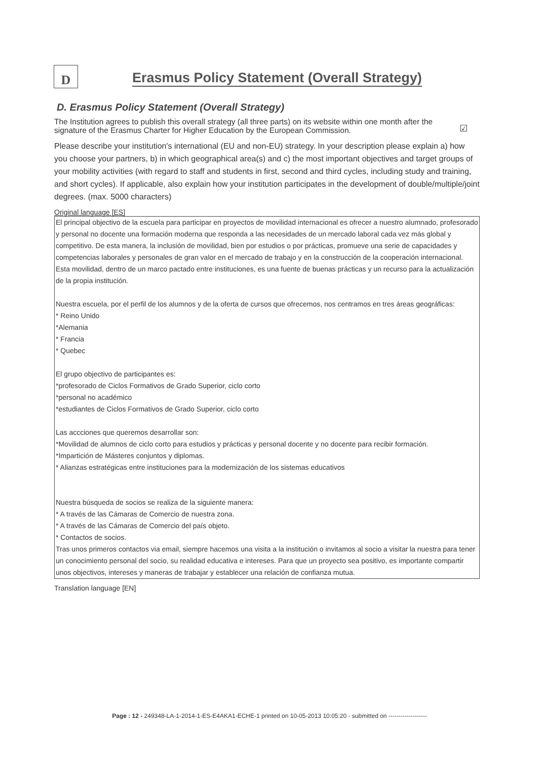D
Erasmus Policy Statement (Overall Strategy)
D. Erasmus Policy Statement (Overall Strategy)
The Institution agrees to publish this overall strategy (all three parts) on its website within one month after the signature of the Erasmus Charter for Higher Education by the European Commission.
☑
Please describe your institution's international (EU and non-EU) strategy. In your description please explain a) how you choose your partners, b) in which geographical area(s) and c) the most important objectives and target groups of your mobility activities (with regard to staff and students in first, second and third cycles, including study and training, and short cycles). If applicable, also explain how your institution participates in the development of double/multiple/joint degrees. (max. 5000 characters)
Original language [ES]
El principal objectivo de la escuela para participar en proyectos de movilidad internacional es ofrecer a nuestro alumnado, profesorado y personal no docente una formación moderna que responda a las necesidades de un mercado laboral cada vez más global y competitivo. De esta manera, la inclusión de movilidad, bien por estudios o por prácticas, promueve una serie de capacidades y competencias laborales y personales de gran valor en el mercado de trabajo y en la construcción de la cooperación internacional. Esta movilidad, dentro de un marco pactado entre instituciones, es una fuente de buenas prácticas y un recurso para la actualización de la propia institución.
Nuestra escuela, por el perfil de los alumnos y de la oferta de cursos que ofrecemos, nos centramos en tres áreas geográficas:
* Reino Unido
*Alemania
* Francia
* Quebec
El grupo objectivo de participantes es:
*profesorado de Ciclos Formativos de Grado Superior, ciclo corto
*personal no académico
*estudiantes de Ciclos Formativos de Grado Superior, ciclo corto
Las accciones que queremos desarrollar son:
*Movilidad de alumnos de ciclo corto para estudios y prácticas y personal docente y no docente para recibir formación.
*Impartición de Másteres conjuntos y diplomas.
* Alianzas estratégicas entre instituciones para la modernización de los sistemas educativos
Nuestra búsqueda de socios se realiza de la siguiente manera:
* A través de las Cámaras de Comercio de nuestra zona.
* A través de las Cámaras de Comercio del país objeto.
* Contactos de socios.
Tras unos primeros contactos via email, siempre hacemos una visita a la institución o invitamos al socio a visitar la nuestra para tener un conocimiento personal del socio, su realidad educativa e intereses. Para que un proyecto sea positivo, es importante compartir unos objectivos, intereses y maneras de trabajar y establecer una relación de confianza mutua.
Translation language [EN]
Page : 12 - 249348-LA-1-2014-1-ES-E4AKA1-ECHE-1 printed on 10-05-2013 10:05:20 - submitted on -------------------